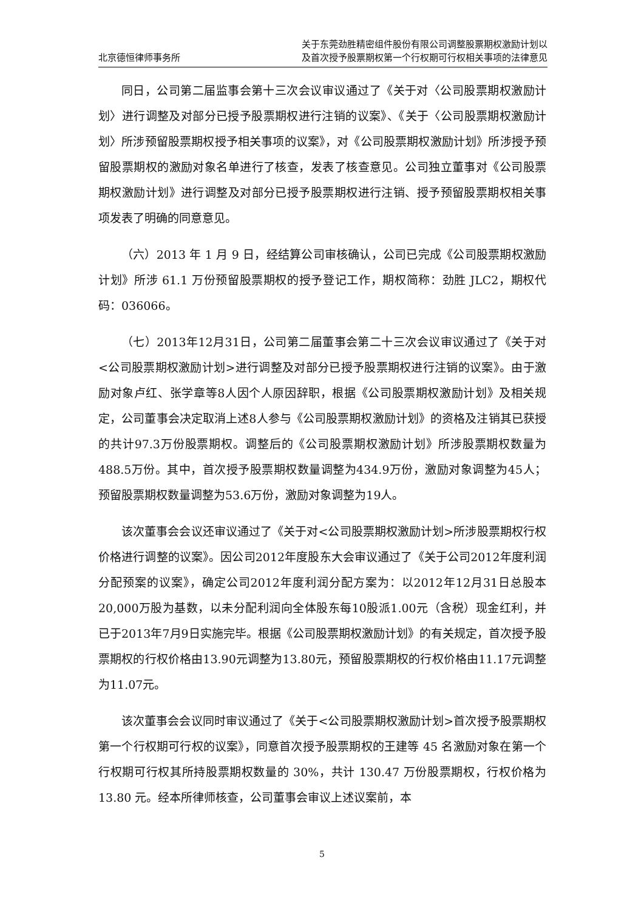北京德恒律师事务所
关于东莞劲胜精密组件股份有限公司调整股票期权激励计划以
及首次授予股票期权第一个行权期可行权相关事项的法律意见
同日，公司第二届监事会第十三次会议审议通过了《关于对〈公司股票期权激励计划〉进行调整及对部分已授予股票期权进行注销的议案》、《关于〈公司股票期权激励计划〉所涉预留股票期权授予相关事项的议案》，对《公司股票期权激励计划》所涉授予预留股票期权的激励对象名单进行了核查，发表了核查意见。公司独立董事对《公司股票期权激励计划》进行调整及对部分已授予股票期权进行注销、授予预留股票期权相关事项发表了明确的同意意见。
（六）2013 年 1 月 9 日，经结算公司审核确认，公司已完成《公司股票期权激励计划》所涉 61.1 万份预留股票期权的授予登记工作，期权简称：劲胜 JLC2，期权代码：036066。
（七）2013年12月31日，公司第二届董事会第二十三次会议审议通过了《关于对<公司股票期权激励计划>进行调整及对部分已授予股票期权进行注销的议案》。由于激励对象卢红、张学章等8人因个人原因辞职，根据《公司股票期权激励计划》及相关规定，公司董事会决定取消上述8人参与《公司股票期权激励计划》的资格及注销其已获授的共计97.3万份股票期权。调整后的《公司股票期权激励计划》所涉股票期权数量为488.5万份。其中，首次授予股票期权数量调整为434.9万份，激励对象调整为45人；预留股票期权数量调整为53.6万份，激励对象调整为19人。
该次董事会会议还审议通过了《关于对<公司股票期权激励计划>所涉股票期权行权价格进行调整的议案》。因公司2012年度股东大会审议通过了《关于公司2012年度利润分配预案的议案》，确定公司2012年度利润分配方案为：以2012年12月31日总股本20,000万股为基数，以未分配利润向全体股东每10股派1.00元（含税）现金红利，并已于2013年7月9日实施完毕。根据《公司股票期权激励计划》的有关规定，首次授予股票期权的行权价格由13.90元调整为13.80元，预留股票期权的行权价格由11.17元调整为11.07元。
该次董事会会议同时审议通过了《关于<公司股票期权激励计划>首次授予股票期权第一个行权期可行权的议案》，同意首次授予股票期权的王建等 45 名激励对象在第一个行权期可行权其所持股票期权数量的 30%，共计 130.47 万份股票期权，行权价格为 13.80 元。经本所律师核查，公司董事会审议上述议案前，本
5